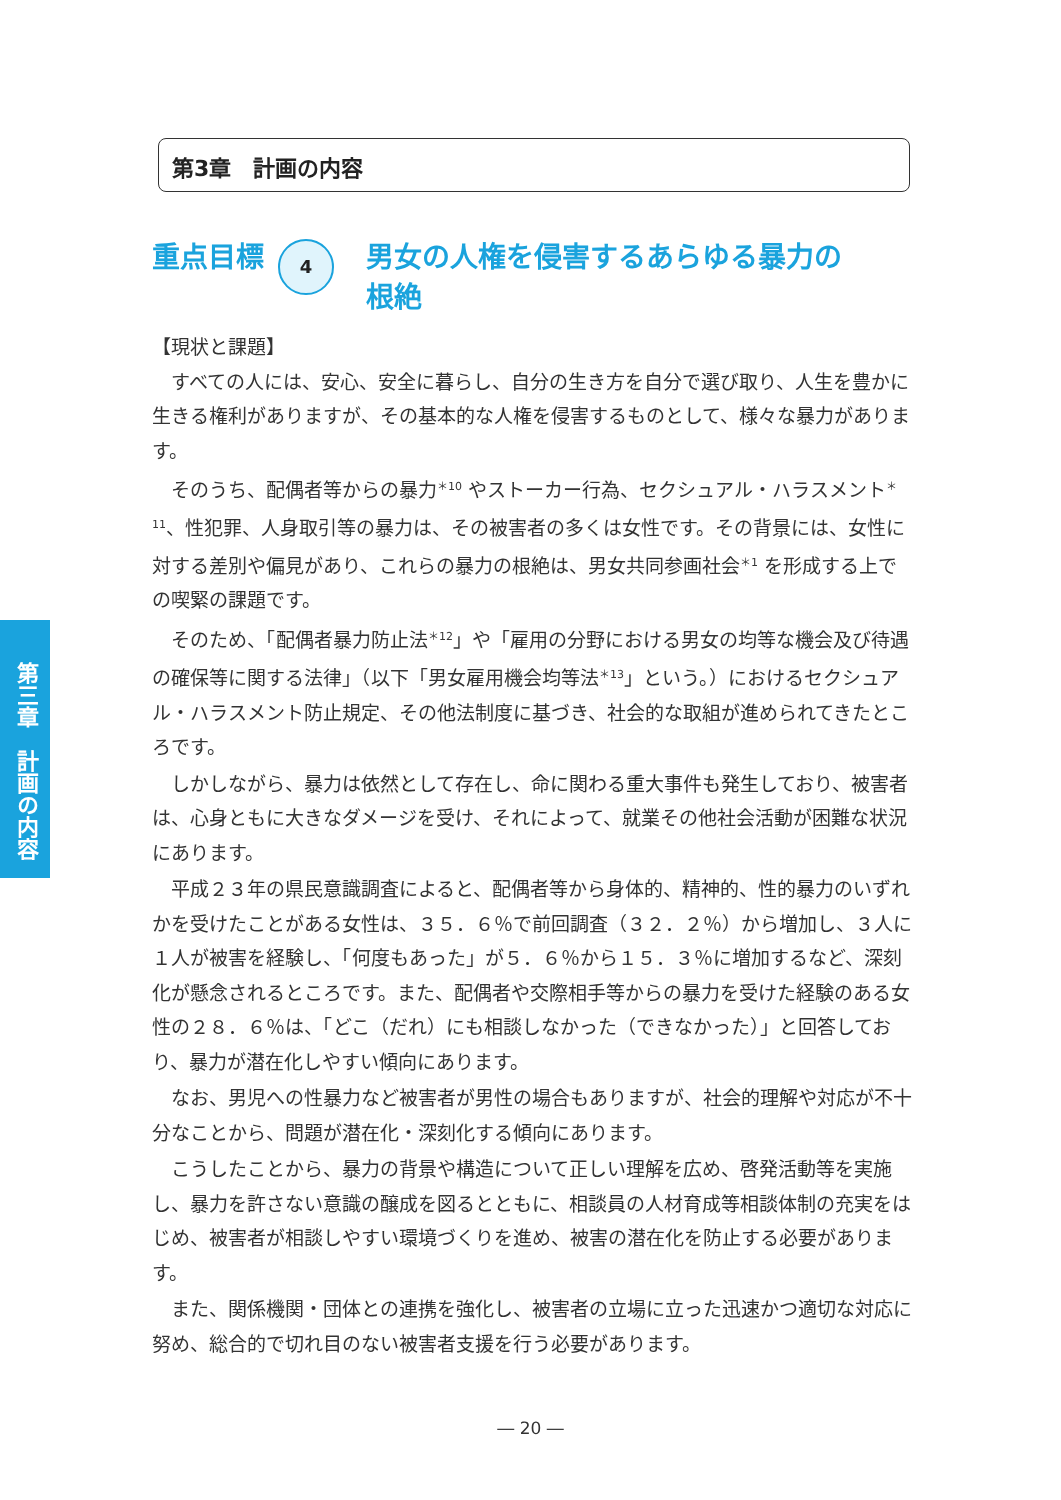第3章　計画の内容
重点目標
4
男女の人権を侵害するあらゆる暴力の
根絶
第三章　計画の内容
【現状と課題】
すべての人には、安心、安全に暮らし、自分の生き方を自分で選び取り、人生を豊かに生きる権利がありますが、その基本的な人権を侵害するものとして、様々な暴力があります。
そのうち、配偶者等からの暴力<sup>＊10</sup> やストーカー行為、セクシュアル・ハラスメント<sup>＊11</sup>、性犯罪、人身取引等の暴力は、その被害者の多くは女性です。その背景には、女性に対する差別や偏見があり、これらの暴力の根絶は、男女共同参画社会<sup>＊1</sup> を形成する上での喫緊の課題です。
そのため、「配偶者暴力防止法<sup>＊12</sup>」や「雇用の分野における男女の均等な機会及び待遇の確保等に関する法律」（以下「男女雇用機会均等法<sup>＊13</sup>」という。）におけるセクシュアル・ハラスメント防止規定、その他法制度に基づき、社会的な取組が進められてきたところです。
しかしながら、暴力は依然として存在し、命に関わる重大事件も発生しており、被害者は、心身ともに大きなダメージを受け、それによって、就業その他社会活動が困難な状況にあります。
平成２３年の県民意識調査によると、配偶者等から身体的、精神的、性的暴力のいずれかを受けたことがある女性は、３５．６％で前回調査（３２．２％）から増加し、３人に１人が被害を経験し、「何度もあった」が５．６％から１５．３％に増加するなど、深刻化が懸念されるところです。また、配偶者や交際相手等からの暴力を受けた経験のある女性の２８．６％は、「どこ（だれ）にも相談しなかった（できなかった）」と回答しており、暴力が潜在化しやすい傾向にあります。
なお、男児への性暴力など被害者が男性の場合もありますが、社会的理解や対応が不十分なことから、問題が潜在化・深刻化する傾向にあります。
こうしたことから、暴力の背景や構造について正しい理解を広め、啓発活動等を実施し、暴力を許さない意識の醸成を図るとともに、相談員の人材育成等相談体制の充実をはじめ、被害者が相談しやすい環境づくりを進め、被害の潜在化を防止する必要があります。
また、関係機関・団体との連携を強化し、被害者の立場に立った迅速かつ適切な対応に努め、総合的で切れ目のない被害者支援を行う必要があります。
― 20 ―